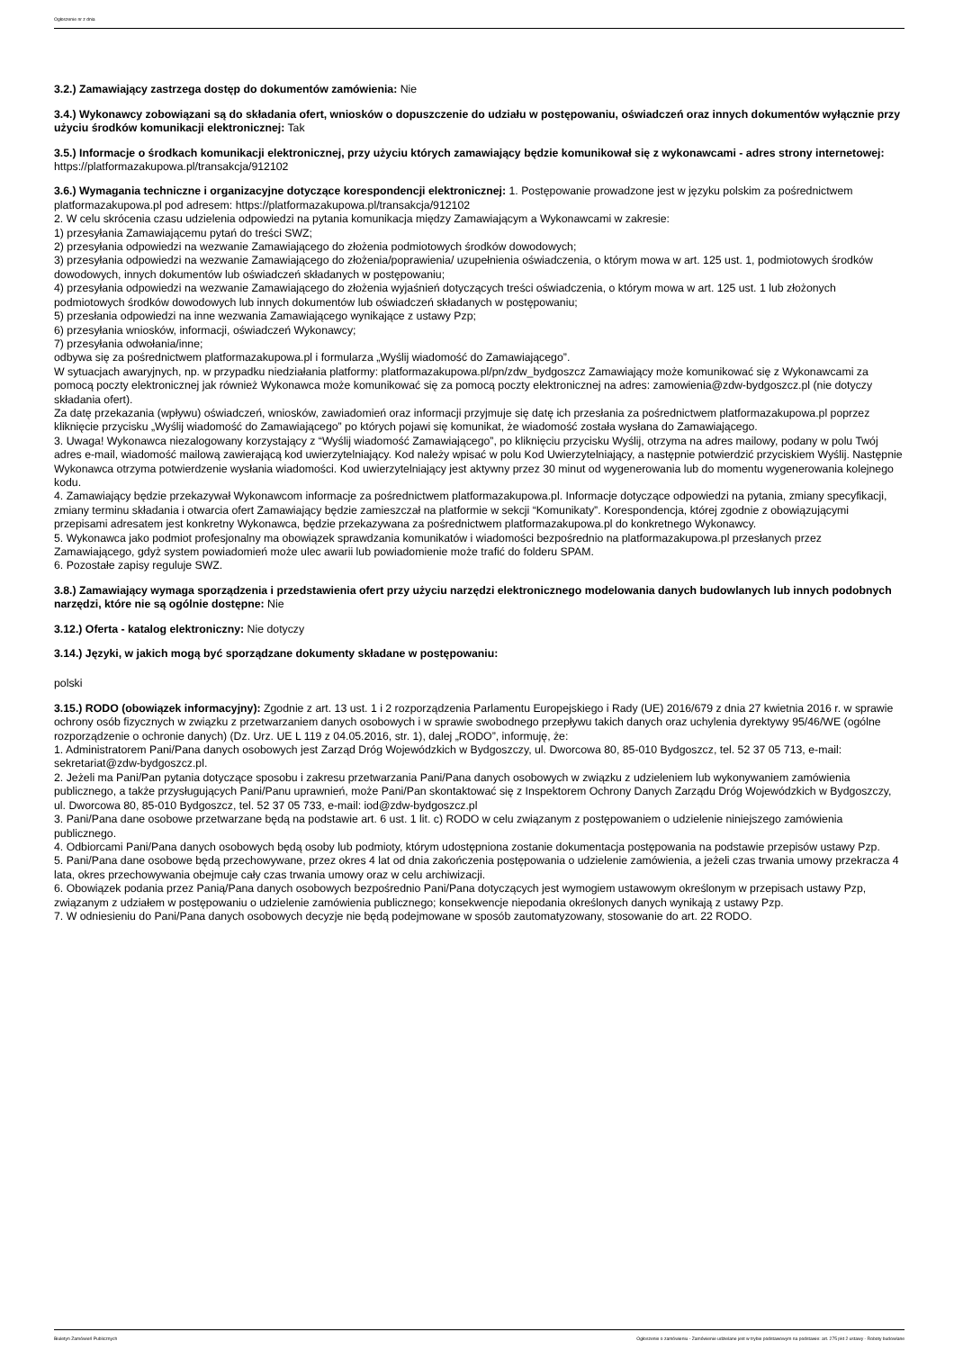Ogłoszenie nr z dnia
3.2.) Zamawiający zastrzega dostęp do dokumentów zamówienia: Nie
3.4.) Wykonawcy zobowiązani są do składania ofert, wniosków o dopuszczenie do udziału w postępowaniu, oświadczeń oraz innych dokumentów wyłącznie przy użyciu środków komunikacji elektronicznej: Tak
3.5.) Informacje o środkach komunikacji elektronicznej, przy użyciu których zamawiający będzie komunikował się z wykonawcami - adres strony internetowej: https://platformazakupowa.pl/transakcja/912102
3.6.) Wymagania techniczne i organizacyjne dotyczące korespondencji elektronicznej: 1. Postępowanie prowadzone jest w języku polskim za pośrednictwem platformazakupowa.pl pod adresem: https://platformazakupowa.pl/transakcja/912102
2. W celu skrócenia czasu udzielenia odpowiedzi na pytania komunikacja między Zamawiającym a Wykonawcami w zakresie:
1) przesyłania Zamawiającemu pytań do treści SWZ;
2) przesyłania odpowiedzi na wezwanie Zamawiającego do złożenia podmiotowych środków dowodowych;
3) przesyłania odpowiedzi na wezwanie Zamawiającego do złożenia/poprawienia/ uzupełnienia oświadczenia, o którym mowa w art. 125 ust. 1, podmiotowych środków dowodowych, innych dokumentów lub oświadczeń składanych w postępowaniu;
4) przesyłania odpowiedzi na wezwanie Zamawiającego do złożenia wyjaśnień dotyczących treści oświadczenia, o którym mowa w art. 125 ust. 1 lub złożonych podmiotowych środków dowodowych lub innych dokumentów lub oświadczeń składanych w postępowaniu;
5) przesłania odpowiedzi na inne wezwania Zamawiającego wynikające z ustawy Pzp;
6) przesyłania wniosków, informacji, oświadczeń Wykonawcy;
7) przesyłania odwołania/inne;
odbywa się za pośrednictwem platformazakupowa.pl i formularza „Wyślij wiadomość do Zamawiającego”.
W sytuacjach awaryjnych, np. w przypadku niedziałania platformy: platformazakupowa.pl/pn/zdw_bydgoszcz Zamawiający może komunikować się z Wykonawcami za pomocą poczty elektronicznej jak również Wykonawca może komunikować się za pomocą poczty elektronicznej na adres: zamowienia@zdw-bydgoszcz.pl (nie dotyczy składania ofert).
Za datę przekazania (wpływu) oświadczeń, wniosków, zawiadomień oraz informacji przyjmuje się datę ich przesłania za pośrednictwem platformazakupowa.pl poprzez kliknięcie przycisku „Wyślij wiadomość do Zamawiającego” po których pojawi się komunikat, że wiadomość została wysłana do Zamawiającego.
3. Uwaga! Wykonawca niezalogowany korzystający z “Wyślij wiadomość Zamawiającego”, po kliknięciu przycisku Wyślij, otrzyma na adres mailowy, podany w polu Twój adres e-mail, wiadomość mailową zawierającą kod uwierzytelniający. Kod należy wpisać w polu Kod Uwierzytelniający, a następnie potwierdzić przyciskiem Wyślij. Następnie Wykonawca otrzyma potwierdzenie wysłania wiadomości. Kod uwierzytelniający jest aktywny przez 30 minut od wygenerowania lub do momentu wygenerowania kolejnego kodu.
4. Zamawiający będzie przekazywał Wykonawcom informacje za pośrednictwem platformazakupowa.pl. Informacje dotyczące odpowiedzi na pytania, zmiany specyfikacji, zmiany terminu składania i otwarcia ofert Zamawiający będzie zamieszczał na platformie w sekcji “Komunikaty”. Korespondencja, której zgodnie z obowiązującymi przepisami adresatem jest konkretny Wykonawca, będzie przekazywana za pośrednictwem platformazakupowa.pl do konkretnego Wykonawcy.
5. Wykonawca jako podmiot profesjonalny ma obowiązek sprawdzania komunikatów i wiadomości bezpośrednio na platformazakupowa.pl przesłanych przez Zamawiającego, gdyż system powiadomień może ulec awarii lub powiadomienie może trafić do folderu SPAM.
6. Pozostałe zapisy reguluje SWZ.
3.8.) Zamawiający wymaga sporządzenia i przedstawienia ofert przy użyciu narzędzi elektronicznego modelowania danych budowlanych lub innych podobnych narzędzi, które nie są ogólnie dostępne: Nie
3.12.) Oferta - katalog elektroniczny: Nie dotyczy
3.14.) Języki, w jakich mogą być sporządzane dokumenty składane w postępowaniu:
polski
3.15.) RODO (obowiązek informacyjny): Zgodnie z art. 13 ust. 1 i 2 rozporządzenia Parlamentu Europejskiego i Rady (UE) 2016/679 z dnia 27 kwietnia 2016 r. w sprawie ochrony osób fizycznych w związku z przetwarzaniem danych osobowych i w sprawie swobodnego przepływu takich danych oraz uchylenia dyrektywy 95/46/WE (ogólne rozporządzenie o ochronie danych) (Dz. Urz. UE L 119 z 04.05.2016, str. 1), dalej „RODO”, informuję, że:
1. Administratorem Pani/Pana danych osobowych jest Zarząd Dróg Wojewódzkich w Bydgoszczy, ul. Dworcowa 80, 85-010 Bydgoszcz, tel. 52 37 05 713, e-mail: sekretariat@zdw-bydgoszcz.pl.
2. Jeżeli ma Pani/Pan pytania dotyczące sposobu i zakresu przetwarzania Pani/Pana danych osobowych w związku z udzieleniem lub wykonywaniem zamówienia publicznego, a także przysługujących Pani/Panu uprawnień, może Pani/Pan skontaktować się z Inspektorem Ochrony Danych Zarządu Dróg Wojewódzkich w Bydgoszczy, ul. Dworcowa 80, 85-010 Bydgoszcz, tel. 52 37 05 733, e-mail: iod@zdw-bydgoszcz.pl
3. Pani/Pana dane osobowe przetwarzane będą na podstawie art. 6 ust. 1 lit. c) RODO w celu związanym z postępowaniem o udzielenie niniejszego zamówienia publicznego.
4. Odbiorcami Pani/Pana danych osobowych będą osoby lub podmioty, którym udostępniona zostanie dokumentacja postępowania na podstawie przepisów ustawy Pzp.
5. Pani/Pana dane osobowe będą przechowywane, przez okres 4 lat od dnia zakończenia postępowania o udzielenie zamówienia, a jeżeli czas trwania umowy przekracza 4 lata, okres przechowywania obejmuje cały czas trwania umowy oraz w celu archiwizacji.
6. Obowiązek podania przez Panią/Pana danych osobowych bezpośrednio Pani/Pana dotyczących jest wymogiem ustawowym określonym w przepisach ustawy Pzp, związanym z udziałem w postępowaniu o udzielenie zamówienia publicznego; konsekwencje niepodania określonych danych wynikają z ustawy Pzp.
7. W odniesieniu do Pani/Pana danych osobowych decyzje nie będą podejmowane w sposób zautomatyzowany, stosowanie do art. 22 RODO.
Biuletyn Zamówień Publicznych Ogłoszenie o zamówieniu - Zamówienie udzielane jest w trybie podstawowym na podstawie: art. 275 pkt 2 ustawy - Roboty budowlane